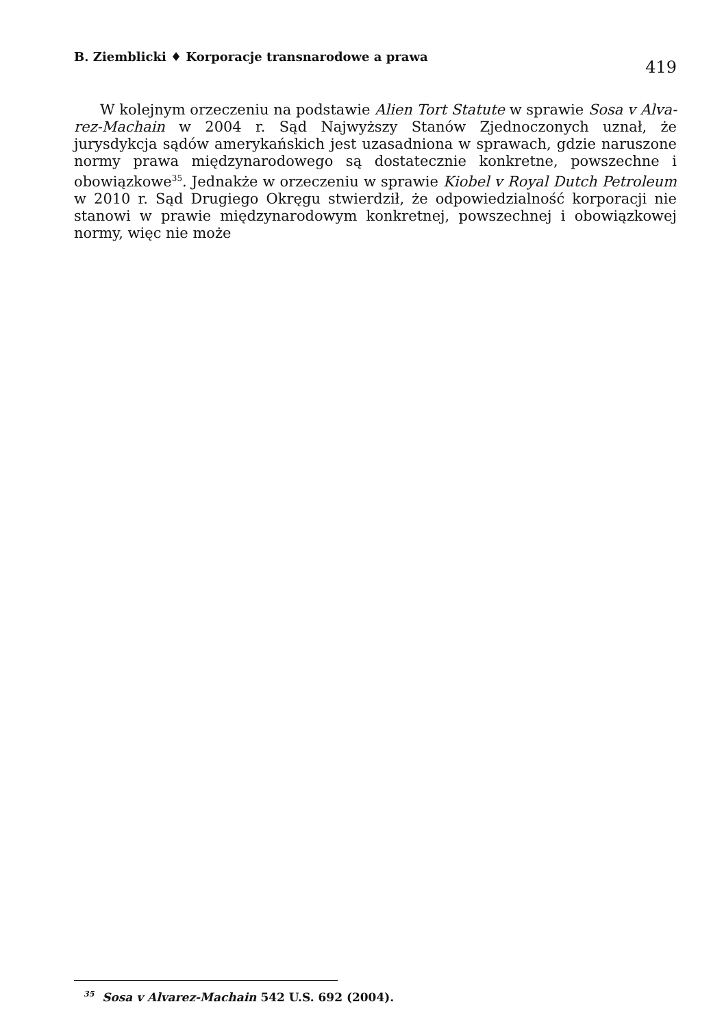B. Ziemblicki ♦ Korporacje transnarodowe a prawa
419
W kolejnym orzeczeniu na podstawie Alien Tort Statute w sprawie Sosa v Alva- rez-Machain w 2004 r. Sąd Najwyższy Stanów Zjednoczonych uznał, że jurysdykcja sądów amerykańskich jest uzasadniona w sprawach, gdzie naruszone normy prawa międzynarodowego są dostatecznie konkretne, powszechne i obowiązkowe<sup>35</sup>. Jednakże w orzeczeniu w sprawie Kiobel v Royal Dutch Petroleum w 2010 r. Sąd Drugiego Okręgu stwierdził, że odpowiedzialność korporacji nie stanowi w prawie międzynarodowym konkretnej, powszechnej i obowiązkowej normy, więc nie może
<sup>35</sup> Sosa v Alvarez-Machain 542 U.S. 692 (2004).